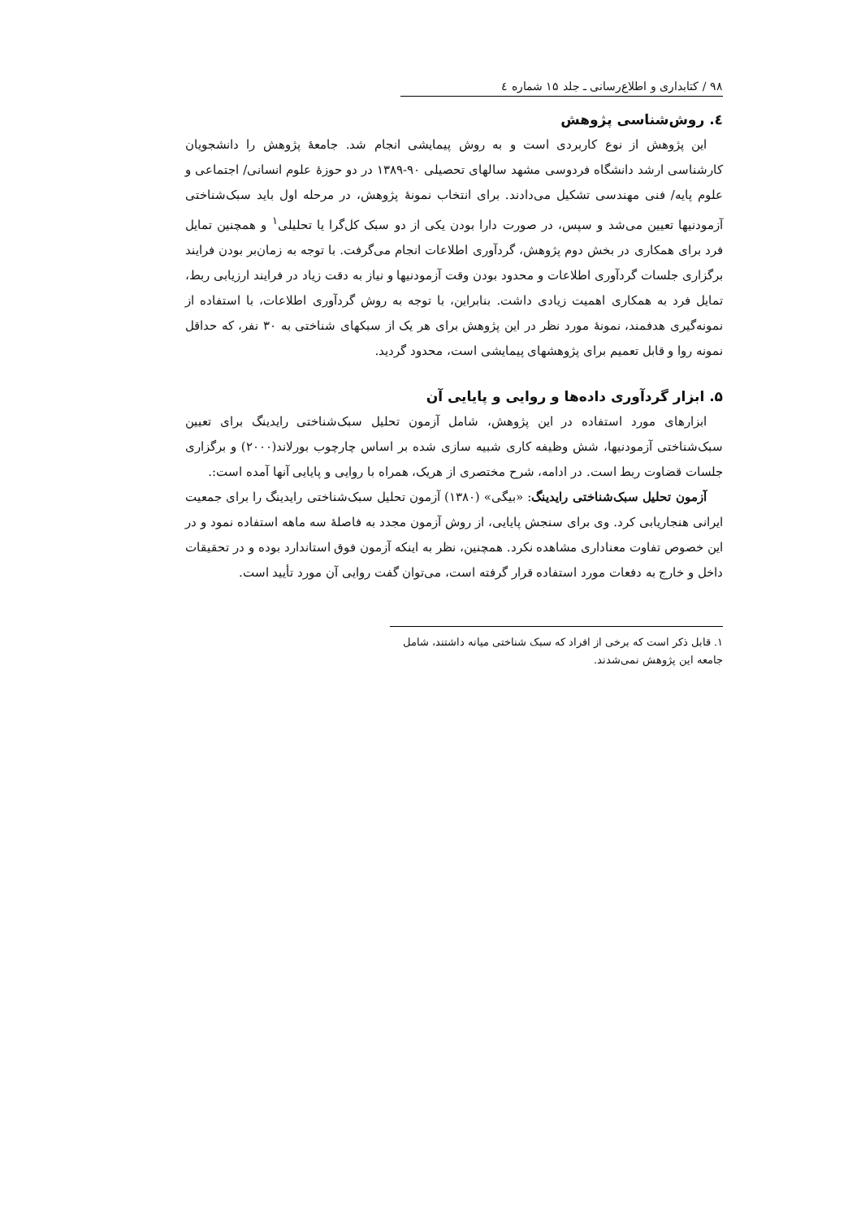۹۸ / کتابداری و اطلاع‌رسانی ـ جلد ۱۵ شماره ٤
٤. روش‌شناسی پژوهش
این پژوهش از نوع کاربردی است و به روش پیمایشی انجام شد. جامعهٔ پژوهش را دانشجویان کارشناسی ارشد دانشگاه فردوسی مشهد سالهای تحصیلی ۹۰-۱۳۸۹ در دو حوزهٔ علوم انسانی/ اجتماعی و علوم پایه/ فنی مهندسی تشکیل می‌دادند. برای انتخاب نمونهٔ پژوهش، در مرحله اول باید سبک‌شناختی آزمودنیها تعیین می‌شد و سپس، در صورت دارا بودن یکی از دو سبک کل‌گرا یا تحلیلی<sup>۱</sup> و همچنین تمایل فرد برای همکاری در بخش دوم پژوهش، گردآوری اطلاعات انجام می‌گرفت. با توجه به زمان‌بر بودن فرایند برگزاری جلسات گردآوری اطلاعات و محدود بودن وقت آزمودنیها و نیاز به دقت زیاد در فرایند ارزیابی ربط، تمایل فرد به همکاری اهمیت زیادی داشت. بنابراین، با توجه به روش گردآوری اطلاعات، با استفاده از نمونه‌گیری هدفمند، نمونهٔ مورد نظر در این پژوهش برای هر یک از سبکهای شناختی به ۳۰ نفر، که حداقل نمونه روا و قابل تعمیم برای پژوهشهای پیمایشی است، محدود گردید.
۵. ابزار گردآوری داده‌ها و روایی و پایایی آن
ابزارهای مورد استفاده در این پژوهش، شامل آزمون تحلیل سبک‌شناختی رایدینگ برای تعیین سبک‌شناختی آزمودنیها، شش وظیفه کاری شبیه سازی شده بر اساس چارچوب بورلاند(۲۰۰۰) و برگزاری جلسات قضاوت ربط است. در ادامه، شرح مختصری از هریک، همراه با روایی و پایایی آنها آمده است:.
آزمون تحلیل سبک‌شناختی رایدینگ: «بیگی» (۱۳۸۰) آزمون تحلیل سبک‌شناختی رایدینگ را برای جمعیت ایرانی هنجاریابی کرد. وی برای سنجش پایایی، از روش آزمون مجدد به فاصلهٔ سه ماهه استفاده نمود و در این خصوص تفاوت معناداری مشاهده نکرد. همچنین، نظر به اینکه آزمون فوق استاندارد بوده و در تحقیقات داخل و خارج به دفعات مورد استفاده قرار گرفته است، می‌توان گفت روایی آن مورد تأیید است.
۱. قابل ذکر است که برخی از افراد که سبک شناختی میانه داشتند، شامل جامعه این پژوهش نمی‌شدند.